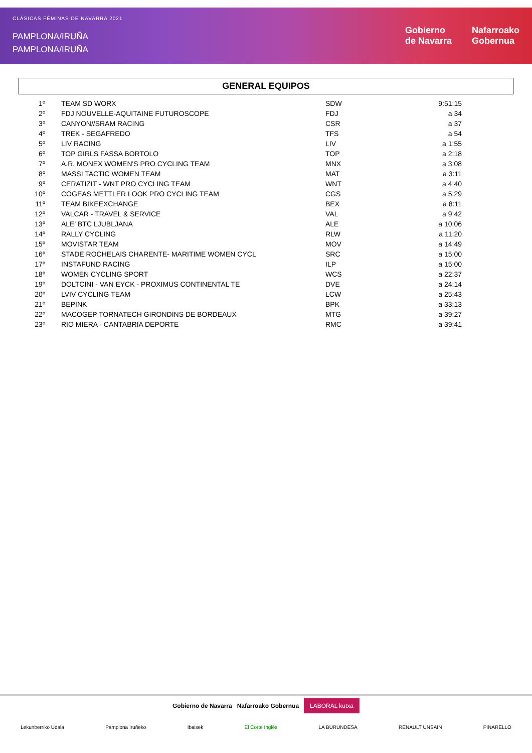CLÁSICAS FÉMINAS DE NAVARRA 2021
PAMPLONA/IRUÑA
PAMPLONA/IRUÑA
Gobierno
de Navarra
Nafarroako
Gobernua
GENERAL EQUIPOS
| 1º | TEAM SD WORX | SDW | 9:51:15 |
| 2º | FDJ NOUVELLE-AQUITAINE FUTUROSCOPE | FDJ | a 34 |
| 3º | CANYON//SRAM RACING | CSR | a 37 |
| 4º | TREK - SEGAFREDO | TFS | a 54 |
| 5º | LIV RACING | LIV | a 1:55 |
| 6º | TOP GIRLS FASSA BORTOLO | TOP | a 2:18 |
| 7º | A.R. MONEX WOMEN'S PRO CYCLING TEAM | MNX | a 3:08 |
| 8º | MASSI TACTIC WOMEN TEAM | MAT | a 3:11 |
| 9º | CERATIZIT - WNT PRO CYCLING TEAM | WNT | a 4:40 |
| 10º | COGEAS METTLER LOOK PRO CYCLING TEAM | CGS | a 5:29 |
| 11º | TEAM BIKEEXCHANGE | BEX | a 8:11 |
| 12º | VALCAR - TRAVEL & SERVICE | VAL | a 9:42 |
| 13º | ALE' BTC LJUBLJANA | ALE | a 10:06 |
| 14º | RALLY CYCLING | RLW | a 11:20 |
| 15º | MOVISTAR TEAM | MOV | a 14:49 |
| 16º | STADE ROCHELAIS CHARENTE- MARITIME WOMEN CYCL | SRC | a 15:00 |
| 17º | INSTAFUND RACING | ILP | a 15:00 |
| 18º | WOMEN CYCLING SPORT | WCS | a 22:37 |
| 19º | DOLTCINI - VAN EYCK - PROXIMUS CONTINENTAL TE | DVE | a 24:14 |
| 20º | LVIV CYCLING TEAM | LCW | a 25:43 |
| 21º | BEPINK | BPK | a 33:13 |
| 22º | MACOGEP TORNATECH GIRONDINS DE BORDEAUX | MTG | a 39:27 |
| 23º | RIO MIERA - CANTABRIA DEPORTE | RMC | a 39:41 |
Gobierno de Navarra Nafarroako Gobernua LABORAL kutxa
Lekunberriko Udala Pamplona Iruñeko Ibaisek El Corte Inglés LA BURUNDESA RENAULT UNSAIN PINARELLO